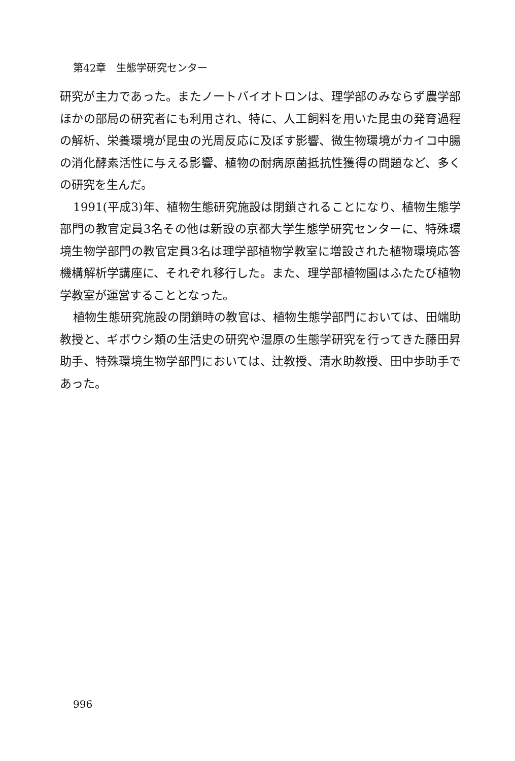第42章　生態学研究センター
研究が主力であった。またノートバイオトロンは、理学部のみならず農学部ほかの部局の研究者にも利用され、特に、人工飼料を用いた昆虫の発育過程の解析、栄養環境が昆虫の光周反応に及ぼす影響、微生物環境がカイコ中腸の消化酵素活性に与える影響、植物の耐病原菌抵抗性獲得の問題など、多くの研究を生んだ。
1991(平成3)年、植物生態研究施設は閉鎖されることになり、植物生態学部門の教官定員3名その他は新設の京都大学生態学研究センターに、特殊環境生物学部門の教官定員3名は理学部植物学教室に増設された植物環境応答機構解析学講座に、それぞれ移行した。また、理学部植物園はふたたび植物学教室が運営することとなった。
植物生態研究施設の閉鎖時の教官は、植物生態学部門においては、田端助教授と、ギボウシ類の生活史の研究や湿原の生態学研究を行ってきた藤田昇助手、特殊環境生物学部門においては、辻教授、清水助教授、田中歩助手であった。
996